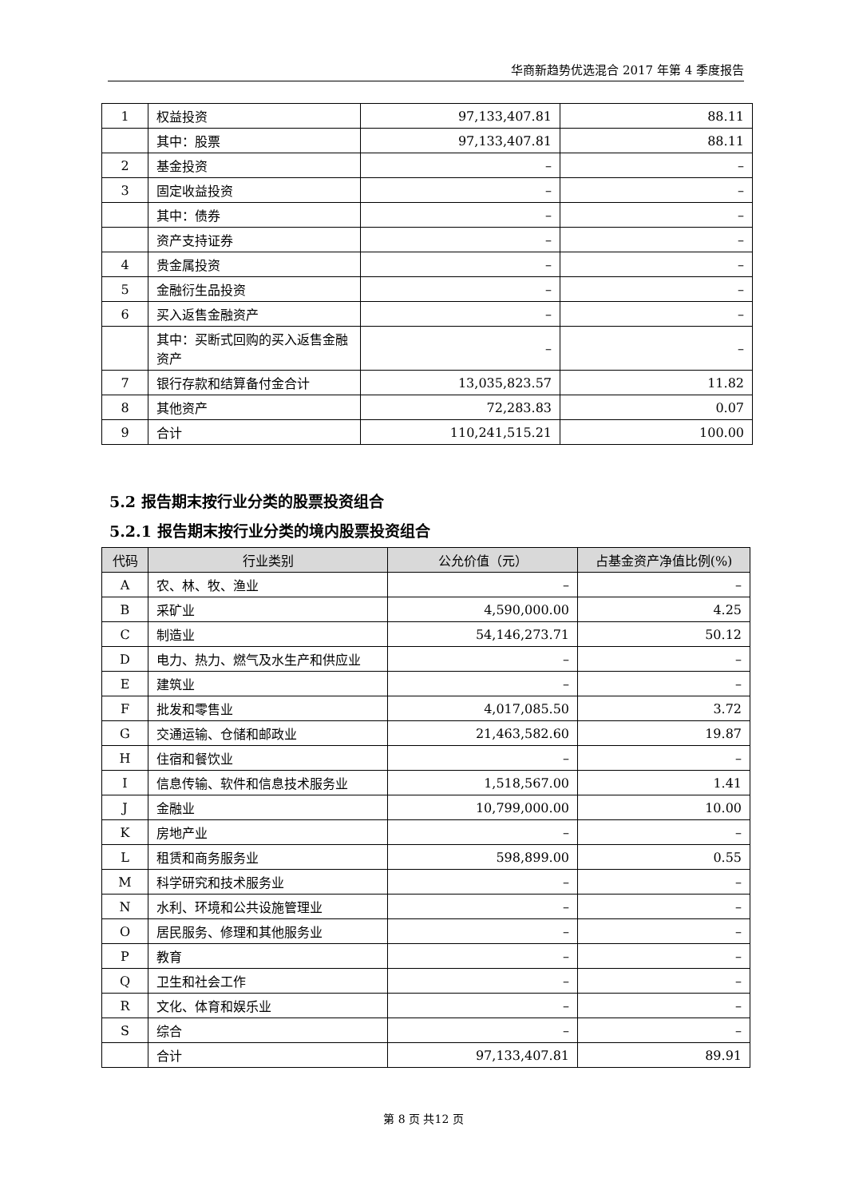华商新趋势优选混合 2017 年第 4 季度报告
| 1 | 权益投资 | 97,133,407.81 | 88.11 |
| | 其中：股票 | 97,133,407.81 | 88.11 |
| 2 | 基金投资 | – | – |
| 3 | 固定收益投资 | – | – |
| | 其中：债券 | – | – |
| | 资产支持证券 | – | – |
| 4 | 贵金属投资 | – | – |
| 5 | 金融衍生品投资 | – | – |
| 6 | 买入返售金融资产 | – | – |
| | 其中：买断式回购的买入返售金融资产 | – | – |
| 7 | 银行存款和结算备付金合计 | 13,035,823.57 | 11.82 |
| 8 | 其他资产 | 72,283.83 | 0.07 |
| 9 | 合计 | 110,241,515.21 | 100.00 |
5.2 报告期末按行业分类的股票投资组合
5.2.1 报告期末按行业分类的境内股票投资组合
| 代码 | 行业类别 | 公允价值（元） | 占基金资产净值比例(%) |
| --- | --- | --- | --- |
| A | 农、林、牧、渔业 | – | – |
| B | 采矿业 | 4,590,000.00 | 4.25 |
| C | 制造业 | 54,146,273.71 | 50.12 |
| D | 电力、热力、燃气及水生产和供应业 | – | – |
| E | 建筑业 | – | – |
| F | 批发和零售业 | 4,017,085.50 | 3.72 |
| G | 交通运输、仓储和邮政业 | 21,463,582.60 | 19.87 |
| H | 住宿和餐饮业 | – | – |
| I | 信息传输、软件和信息技术服务业 | 1,518,567.00 | 1.41 |
| J | 金融业 | 10,799,000.00 | 10.00 |
| K | 房地产业 | – | – |
| L | 租赁和商务服务业 | 598,899.00 | 0.55 |
| M | 科学研究和技术服务业 | – | – |
| N | 水利、环境和公共设施管理业 | – | – |
| O | 居民服务、修理和其他服务业 | – | – |
| P | 教育 | – | – |
| Q | 卫生和社会工作 | – | – |
| R | 文化、体育和娱乐业 | – | – |
| S | 综合 | – | – |
| | 合计 | 97,133,407.81 | 89.91 |
第 8 页 共12 页